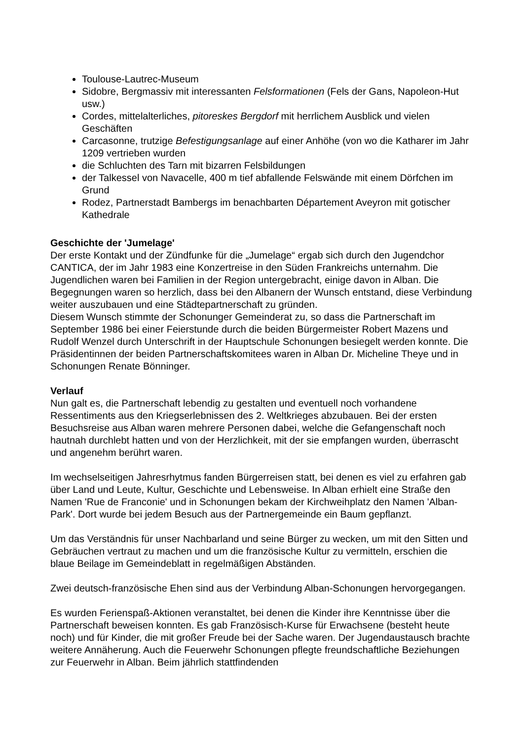Toulouse-Lautrec-Museum
Sidobre, Bergmassiv mit interessanten Felsformationen (Fels der Gans, Napoleon-Hut usw.)
Cordes, mittelalterliches, pitoreskes Bergdorf mit herrlichem Ausblick und vielen Geschäften
Carcasonne, trutzige Befestigungsanlage auf einer Anhöhe (von wo die Katharer im Jahr 1209 vertrieben wurden
die Schluchten des Tarn mit bizarren Felsbildungen
der Talkessel von Navacelle, 400 m tief abfallende Felswände mit einem Dörfchen im Grund
Rodez, Partnerstadt Bambergs im benachbarten Département Aveyron mit gotischer Kathedrale
Geschichte der 'Jumelage'
Der erste Kontakt und der Zündfunke für die „Jumelage“ ergab sich durch den Jugendchor CANTICA, der im Jahr 1983 eine Konzertreise in den Süden Frankreichs unternahm. Die Jugendlichen waren bei Familien in der Region untergebracht, einige davon in Alban. Die Begegnungen waren so herzlich, dass bei den Albanern der Wunsch entstand, diese Verbindung weiter auszubauen und eine Städtepartnerschaft zu gründen.
Diesem Wunsch stimmte der Schonunger Gemeinderat zu, so dass die Partnerschaft im September 1986 bei einer Feierstunde durch die beiden Bürgermeister Robert Mazens und Rudolf Wenzel durch Unterschrift in der Hauptschule Schonungen besiegelt werden konnte. Die Präsidentinnen der beiden Partnerschaftskomitees waren in Alban Dr. Micheline Theye und in Schonungen Renate Bönninger.
Verlauf
Nun galt es, die Partnerschaft lebendig zu gestalten und eventuell noch vorhandene Ressentiments aus den Kriegserlebnissen des 2. Weltkrieges abzubauen. Bei der ersten Besuchsreise aus Alban waren mehrere Personen dabei, welche die Gefangenschaft noch hautnah durchlebt hatten und von der Herzlichkeit, mit der sie empfangen wurden, überrascht und angenehm berührt waren.
Im wechselseitigen Jahresrhytmus fanden Bürgerreisen statt, bei denen es viel zu erfahren gab über Land und Leute, Kultur, Geschichte und Lebensweise. In Alban erhielt eine Straße den Namen 'Rue de Franconie' und in Schonungen bekam der Kirchweihplatz den Namen 'Alban-Park'. Dort wurde bei jedem Besuch aus der Partnergemeinde ein Baum gepflanzt.
Um das Verständnis für unser Nachbarland und seine Bürger zu wecken, um mit den Sitten und Gebräuchen vertraut zu machen und um die französische Kultur zu vermitteln, erschien die blaue Beilage im Gemeindeblatt in regelmäßigen Abständen.
Zwei deutsch-französische Ehen sind aus der Verbindung Alban-Schonungen hervorgegangen.
Es wurden Ferienspaß-Aktionen veranstaltet, bei denen die Kinder ihre Kenntnisse über die Partnerschaft beweisen konnten. Es gab Französisch-Kurse für Erwachsene (besteht heute noch) und für Kinder, die mit großer Freude bei der Sache waren. Der Jugendaustausch brachte weitere Annäherung. Auch die Feuerwehr Schonungen pflegte freundschaftliche Beziehungen zur Feuerwehr in Alban. Beim jährlich stattfindenden